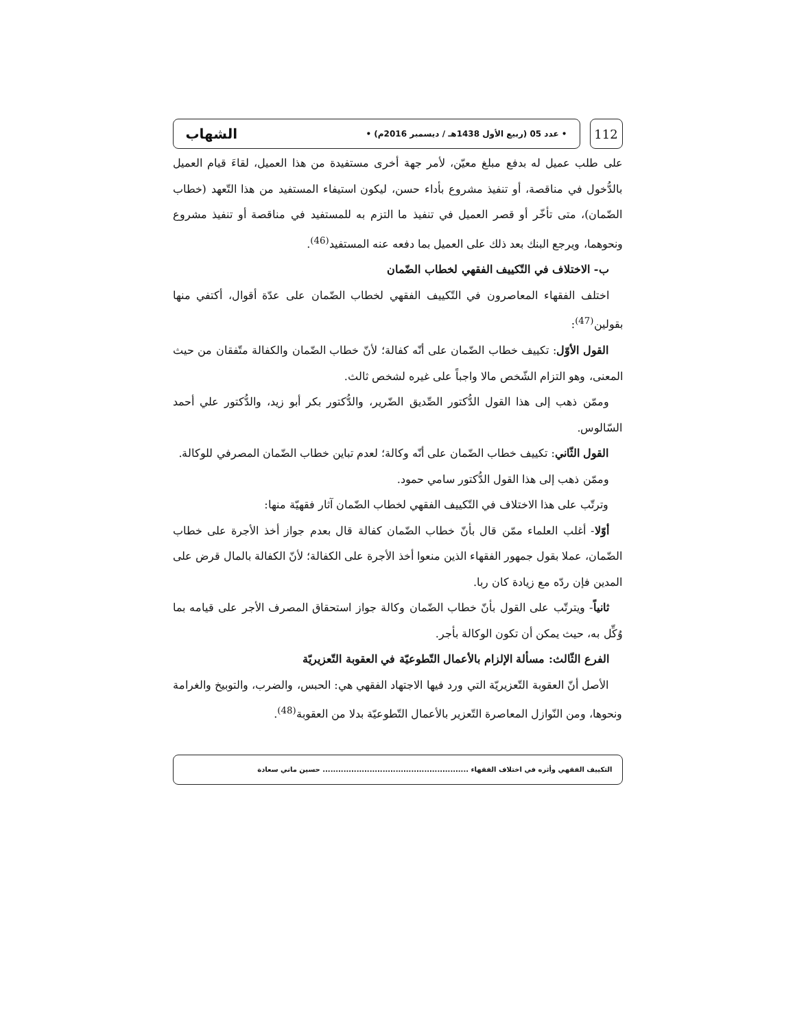112
• عدد 05 (ربيع الأول 1438هـ / ديسمبر 2016م) • الشهاب
على طلب عميل له بدفع مبلغ معيّن، لأمر جهة أخرى مستفيدة من هذا العميل، لقاءَ قيام العميل بالدُّخول في مناقصة، أو تنفيذ مشروع بأداء حسن، ليكون استيفاء المستفيد من هذا التّعهد (خطاب الضّمان)، متى تأخّر أو قصر العميل في تنفيذ ما التزم به للمستفيد في مناقصة أو تنفيذ مشروع ونحوهما، ويرجع البنك بعد ذلك على العميل بما دفعه عنه المستفيد<sup>(46)</sup>.
ب- الاختلاف في التّكييف الفقهي لخطاب الضّمان
اختلف الفقهاء المعاصرون في التّكييف الفقهي لخطاب الضّمان على عدّة أقوال، أكتفي منها بقولين<sup>(47)</sup>:
القول الأوّل: تكييف خطاب الضّمان على أنّه كفالة؛ لأنّ خطاب الضّمان والكفالة متّفقان من حيث المعنى، وهو التزام الشّخص مالا واجباً على غيره لشخص ثالث.
وممّن ذهب إلى هذا القول الدُّكتور الصِّديق الضّرير، والدُّكتور بكر أبو زيد، والدُّكتور علي أحمد السّالوس.
القول الثّاني: تكييف خطاب الضّمان على أنّه وكالة؛ لعدم تباين خطاب الضّمان المصرفي للوكالة.
وممّن ذهب إلى هذا القول الدُّكتور سامي حمود.
وترتّب على هذا الاختلاف في التّكييف الفقهي لخطاب الضّمان آثار فقهيّة منها:
أوّلا- أغلب العلماء ممّن قال بأنّ خطاب الضّمان كفالة قال بعدم جواز أخذ الأجرة على خطاب الضّمان، عملا بقول جمهور الفقهاء الذين منعوا أخذ الأجرة على الكفالة؛ لأنّ الكفالة بالمال قرض على المدين فإن ردّه مع زيادة كان ربا.
ثانياً- ويترتّب على القول بأنّ خطاب الضّمان وكالة جواز استحقاق المصرف الأجر على قيامه بما وُكِّل به، حيث يمكن أن تكون الوكالة بأجر.
الفرع الثّالث: مسألة الإلزام بالأعمال التّطوعيّة في العقوبة التّعزيريّة
الأصل أنّ العقوبة التّعزيريّة التي ورد فيها الاجتهاد الفقهي هي: الحبس، والضرب، والتوبيخ والغرامة ونحوها، ومن النّوازل المعاصرة التّعزير بالأعمال التّطوعيّة بدلا من العقوبة<sup>(48)</sup>.
التكييف الفقهي وأثره في اختلاف الفقهاء ........................................................ حسين ماني سعادة